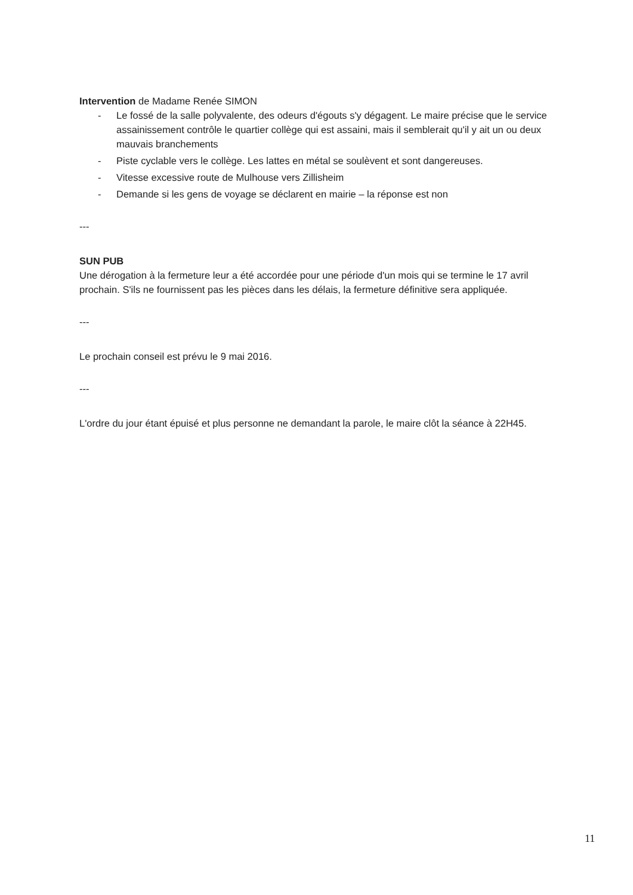Intervention de Madame Renée SIMON
- Le fossé de la salle polyvalente, des odeurs d'égouts s'y dégagent. Le maire précise que le service assainissement contrôle le quartier collège qui est assaini, mais il semblerait qu'il y ait un ou deux mauvais branchements
- Piste cyclable vers le collège. Les lattes en métal se soulèvent et sont dangereuses.
- Vitesse excessive route de Mulhouse vers Zillisheim
- Demande si les gens de voyage se déclarent en mairie – la réponse est non
---
SUN PUB
Une dérogation à la fermeture leur a été accordée pour une période d'un mois qui se termine le 17 avril prochain. S'ils ne fournissent pas les pièces dans les délais, la fermeture définitive sera appliquée.
---
Le prochain conseil est prévu le 9 mai 2016.
---
L'ordre du jour étant épuisé et plus personne ne demandant la parole, le maire clôt la séance à 22H45.
11